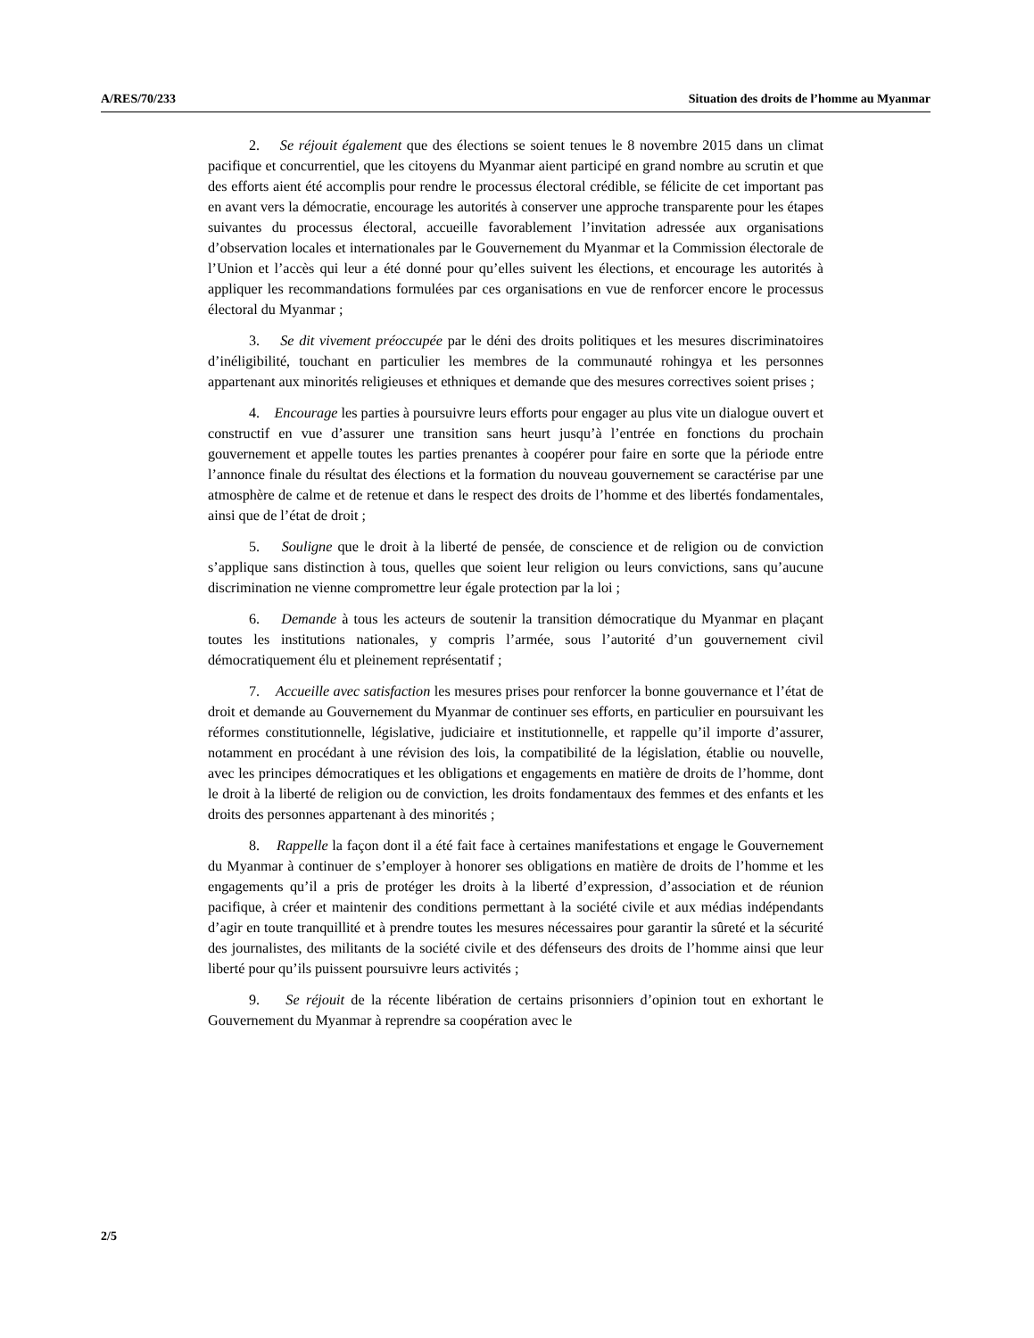A/RES/70/233 Situation des droits de l’homme au Myanmar
2. Se réjouit également que des élections se soient tenues le 8 novembre 2015 dans un climat pacifique et concurrentiel, que les citoyens du Myanmar aient participé en grand nombre au scrutin et que des efforts aient été accomplis pour rendre le processus électoral crédible, se félicite de cet important pas en avant vers la démocratie, encourage les autorités à conserver une approche transparente pour les étapes suivantes du processus électoral, accueille favorablement l’invitation adressée aux organisations d’observation locales et internationales par le Gouvernement du Myanmar et la Commission électorale de l’Union et l’accès qui leur a été donné pour qu’elles suivent les élections, et encourage les autorités à appliquer les recommandations formulées par ces organisations en vue de renforcer encore le processus électoral du Myanmar ;
3. Se dit vivement préoccupée par le déni des droits politiques et les mesures discriminatoires d’inéligibilité, touchant en particulier les membres de la communauté rohingya et les personnes appartenant aux minorités religieuses et ethniques et demande que des mesures correctives soient prises ;
4. Encourage les parties à poursuivre leurs efforts pour engager au plus vite un dialogue ouvert et constructif en vue d’assurer une transition sans heurt jusqu’à l’entrée en fonctions du prochain gouvernement et appelle toutes les parties prenantes à coopérer pour faire en sorte que la période entre l’annonce finale du résultat des élections et la formation du nouveau gouvernement se caractérise par une atmosphère de calme et de retenue et dans le respect des droits de l’homme et des libertés fondamentales, ainsi que de l’état de droit ;
5. Souligne que le droit à la liberté de pensée, de conscience et de religion ou de conviction s’applique sans distinction à tous, quelles que soient leur religion ou leurs convictions, sans qu’aucune discrimination ne vienne compromettre leur égale protection par la loi ;
6. Demande à tous les acteurs de soutenir la transition démocratique du Myanmar en plaçant toutes les institutions nationales, y compris l’armée, sous l’autorité d’un gouvernement civil démocratiquement élu et pleinement représentatif ;
7. Accueille avec satisfaction les mesures prises pour renforcer la bonne gouvernance et l’état de droit et demande au Gouvernement du Myanmar de continuer ses efforts, en particulier en poursuivant les réformes constitutionnelle, législative, judiciaire et institutionnelle, et rappelle qu’il importe d’assurer, notamment en procédant à une révision des lois, la compatibilité de la législation, établie ou nouvelle, avec les principes démocratiques et les obligations et engagements en matière de droits de l’homme, dont le droit à la liberté de religion ou de conviction, les droits fondamentaux des femmes et des enfants et les droits des personnes appartenant à des minorités ;
8. Rappelle la façon dont il a été fait face à certaines manifestations et engage le Gouvernement du Myanmar à continuer de s’employer à honorer ses obligations en matière de droits de l’homme et les engagements qu’il a pris de protéger les droits à la liberté d’expression, d’association et de réunion pacifique, à créer et maintenir des conditions permettant à la société civile et aux médias indépendants d’agir en toute tranquillité et à prendre toutes les mesures nécessaires pour garantir la sûreté et la sécurité des journalistes, des militants de la société civile et des défenseurs des droits de l’homme ainsi que leur liberté pour qu’ils puissent poursuivre leurs activités ;
9. Se réjouit de la récente libération de certains prisonniers d’opinion tout en exhortant le Gouvernement du Myanmar à reprendre sa coopération avec le
2/5